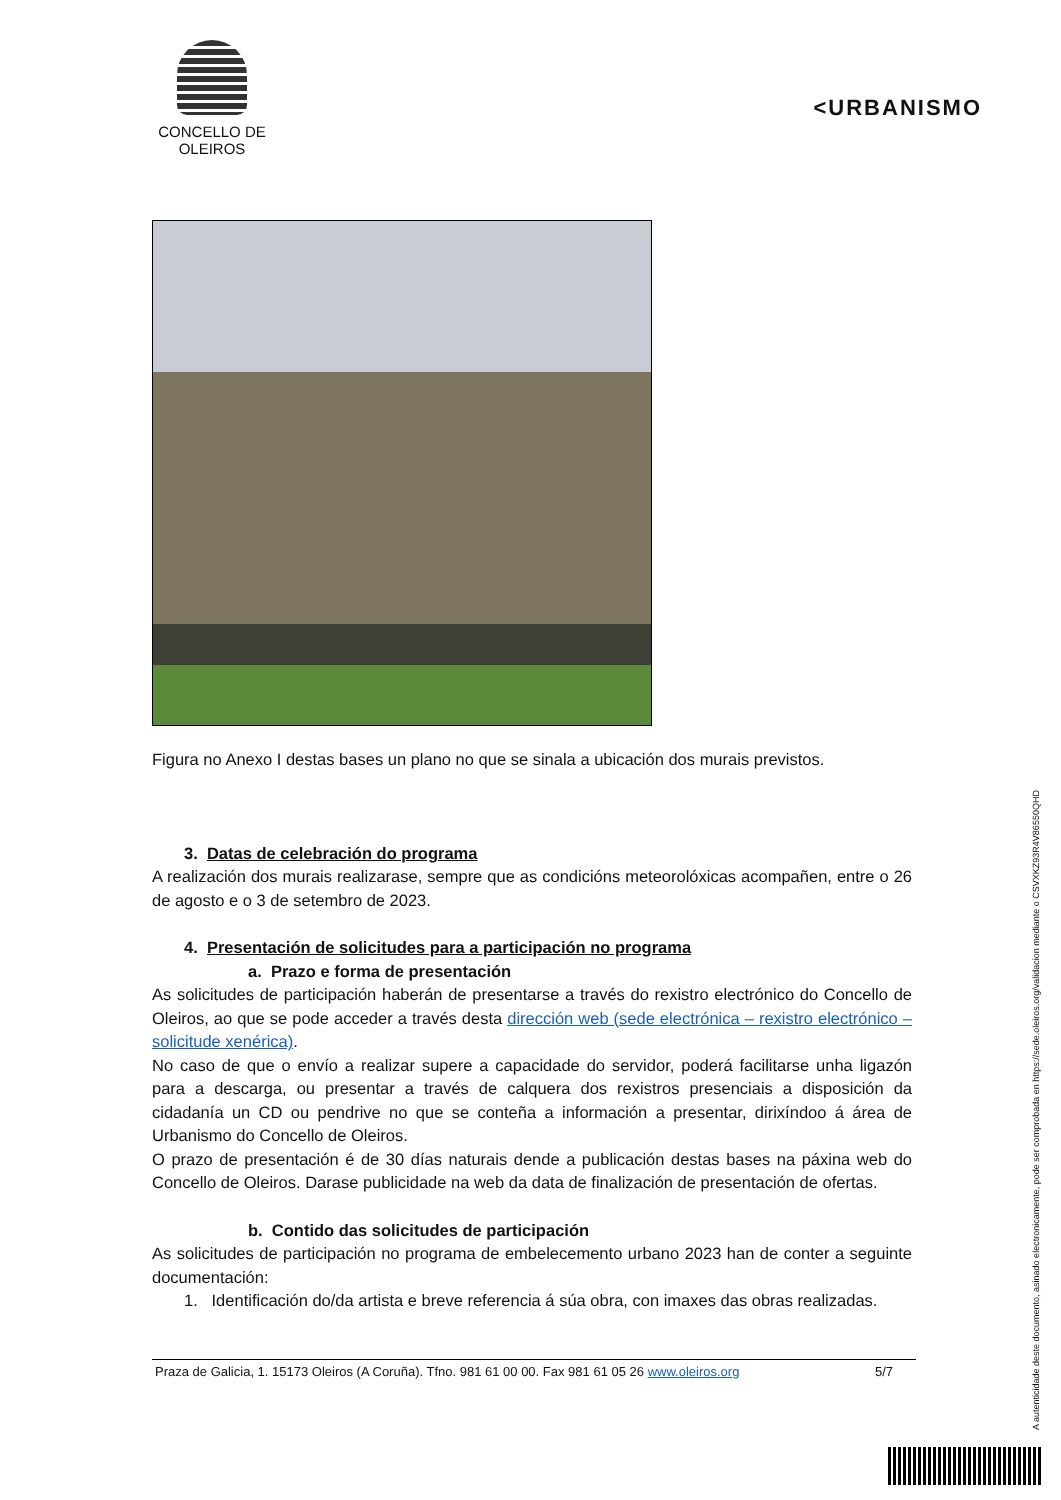CONCELLO DE
OLEIROS
<URBANISMO
Figura no Anexo I destas bases un plano no que se sinala a ubicación dos murais previstos.
3. Datas de celebración do programa
A realización dos murais realizarase, sempre que as condicións meteorolóxicas acompañen, entre o 26 de agosto e o 3 de setembro de 2023.
4. Presentación de solicitudes para a participación no programa
a. Prazo e forma de presentación
As solicitudes de participación haberán de presentarse a través do rexistro electrónico do Concello de Oleiros, ao que se pode acceder a través desta dirección web (sede electrónica – rexistro electrónico – solicitude xenérica).
No caso de que o envío a realizar supere a capacidade do servidor, poderá facilitarse unha ligazón para a descarga, ou presentar a través de calquera dos rexistros presenciais a disposición da cidadanía un CD ou pendrive no que se conteña a información a presentar, dirixíndoo á área de Urbanismo do Concello de Oleiros.
O prazo de presentación é de 30 días naturais dende a publicación destas bases na páxina web do Concello de Oleiros. Darase publicidade na web da data de finalización de presentación de ofertas.
b. Contido das solicitudes de participación
As solicitudes de participación no programa de embelecemento urbano 2023 han de conter a seguinte documentación:
1. Identificación do/da artista e breve referencia á súa obra, con imaxes das obras realizadas.
Praza de Galicia, 1. 15173 Oleiros (A Coruña). Tfno. 981 61 00 00. Fax 981 61 05 26 www.oleiros.org 5/7
A autenticidade deste documento, asinado electronicamente, pode ser comprobada en https://sede.oleiros.org/validacion mediante o CSVXKZ93R4V86550QHD